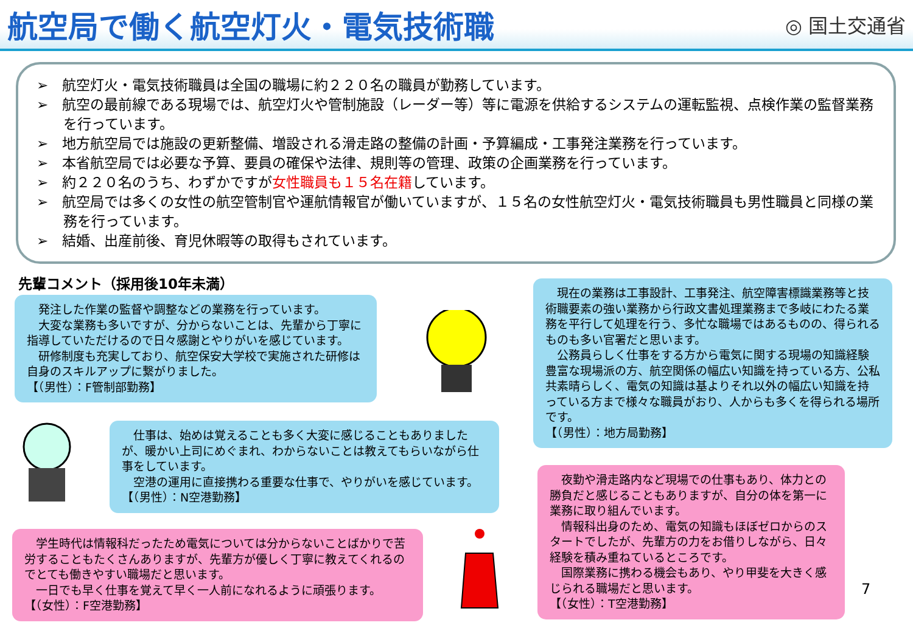航空局で働く航空灯火・電気技術職
◎ 国土交通省
➢　航空灯火・電気技術職員は全国の職場に約２２０名の職員が勤務しています。
➢　航空の最前線である現場では、航空灯火や管制施設（レーダー等）等に電源を供給するシステムの運転監視、点検作業の監督業務を行っています。
➢　地方航空局では施設の更新整備、増設される滑走路の整備の計画・予算編成・工事発注業務を行っています。
➢　本省航空局では必要な予算、要員の確保や法律、規則等の管理、政策の企画業務を行っています。
➢　約２２０名のうち、わずかですが女性職員も１５名在籍しています。
➢　航空局では多くの女性の航空管制官や運航情報官が働いていますが、１５名の女性航空灯火・電気技術職員も男性職員と同様の業務を行っています。
➢　結婚、出産前後、育児休暇等の取得もされています。
先輩コメント（採用後10年未満）
　発注した作業の監督や調整などの業務を行っています。
　大変な業務も多いですが、分からないことは、先輩から丁寧に指導していただけるので日々感謝とやりがいを感じています。
　研修制度も充実しており、航空保安大学校で実施された研修は自身のスキルアップに繋がりました。
【（男性）：F管制部勤務】
　仕事は、始めは覚えることも多く大変に感じることもありましたが、暖かい上司にめぐまれ、わからないことは教えてもらいながら仕事をしています。
　空港の運用に直接携わる重要な仕事で、やりがいを感じています。
【（男性）：N空港勤務】
　学生時代は情報科だったため電気については分からないことばかりで苦労することもたくさんありますが、先輩方が優しく丁寧に教えてくれるのでとても働きやすい職場だと思います。
　一日でも早く仕事を覚えて早く一人前になれるように頑張ります。
【（女性）：F空港勤務】
　現在の業務は工事設計、工事発注、航空障害標識業務等と技術職要素の強い業務から行政文書処理業務まで多岐にわたる業務を平行して処理を行う、多忙な職場ではあるものの、得られるものも多い官署だと思います。
　公務員らしく仕事をする方から電気に関する現場の知識経験豊富な現場派の方、航空関係の幅広い知識を持っている方、公私共素晴らしく、電気の知識は基よりそれ以外の幅広い知識を持っている方まで様々な職員がおり、人からも多くを得られる場所です。
【（男性）：地方局勤務】
　夜勤や滑走路内など現場での仕事もあり、体力との勝負だと感じることもありますが、自分の体を第一に業務に取り組んでいます。
　情報科出身のため、電気の知識もほぼゼロからのスタートでしたが、先輩方の力をお借りしながら、日々経験を積み重ねているところです。
　国際業務に携わる機会もあり、やり甲斐を大きく感じられる職場だと思います。
【（女性）：T空港勤務】
7